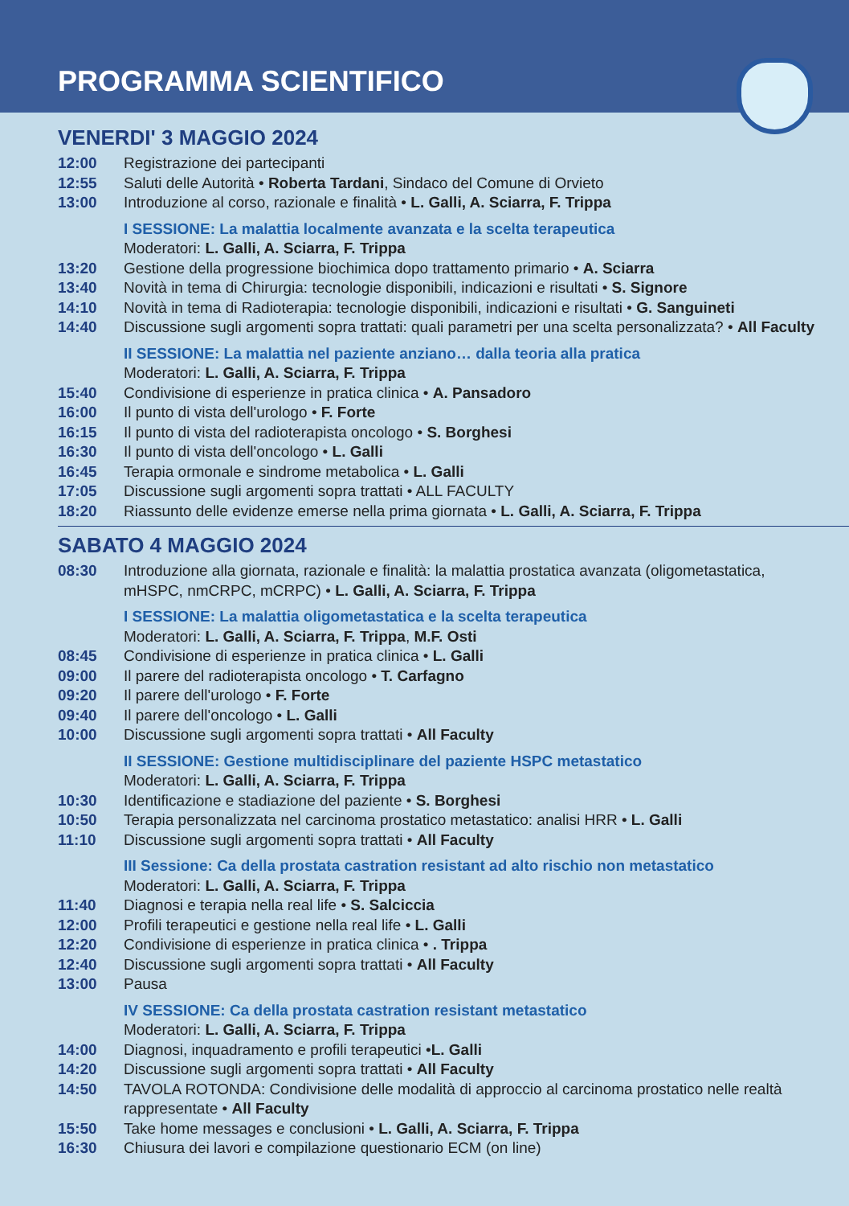PROGRAMMA SCIENTIFICO
VENERDI' 3 MAGGIO 2024
12:00 Registrazione dei partecipanti
12:55 Saluti delle Autorità • Roberta Tardani, Sindaco del Comune di Orvieto
13:00 Introduzione al corso, razionale e finalità • L. Galli, A. Sciarra, F. Trippa
I SESSIONE: La malattia localmente avanzata e la scelta terapeutica
Moderatori: L. Galli, A. Sciarra, F. Trippa
13:20 Gestione della progressione biochimica dopo trattamento primario • A. Sciarra
13:40 Novità in tema di Chirurgia: tecnologie disponibili, indicazioni e risultati • S. Signore
14:10 Novità in tema di Radioterapia: tecnologie disponibili, indicazioni e risultati • G. Sanguineti
14:40 Discussione sugli argomenti sopra trattati: quali parametri per una scelta personalizzata? • All Faculty
II SESSIONE: La malattia nel paziente anziano… dalla teoria alla pratica
Moderatori: L. Galli, A. Sciarra, F. Trippa
15:40 Condivisione di esperienze in pratica clinica • A. Pansadoro
16:00 Il punto di vista dell'urologo • F. Forte
16:15 Il punto di vista del radioterapista oncologo • S. Borghesi
16:30 Il punto di vista dell'oncologo • L. Galli
16:45 Terapia ormonale e sindrome metabolica • L. Galli
17:05 Discussione sugli argomenti sopra trattati • ALL FACULTY
18:20 Riassunto delle evidenze emerse nella prima giornata • L. Galli, A. Sciarra, F. Trippa
SABATO 4 MAGGIO 2024
08:30 Introduzione alla giornata, razionale e finalità: la malattia prostatica avanzata (oligometastatica, mHSPC, nmCRPC, mCRPC) • L. Galli, A. Sciarra, F. Trippa
I SESSIONE: La malattia oligometastatica e la scelta terapeutica
Moderatori: L. Galli, A. Sciarra, F. Trippa, M.F. Osti
08:45 Condivisione di esperienze in pratica clinica • L. Galli
09:00 Il parere del radioterapista oncologo • T. Carfagno
09:20 Il parere dell'urologo • F. Forte
09:40 Il parere dell'oncologo • L. Galli
10:00 Discussione sugli argomenti sopra trattati • All Faculty
II SESSIONE: Gestione multidisciplinare del paziente HSPC metastatico
Moderatori: L. Galli, A. Sciarra, F. Trippa
10:30 Identificazione e stadiazione del paziente • S. Borghesi
10:50 Terapia personalizzata nel carcinoma prostatico metastatico: analisi HRR • L. Galli
11:10 Discussione sugli argomenti sopra trattati • All Faculty
III Sessione: Ca della prostata castration resistant ad alto rischio non metastatico
Moderatori: L. Galli, A. Sciarra, F. Trippa
11:40 Diagnosi e terapia nella real life • S. Salciccia
12:00 Profili terapeutici e gestione nella real life • L. Galli
12:20 Condivisione di esperienze in pratica clinica • . Trippa
12:40 Discussione sugli argomenti sopra trattati • All Faculty
13:00 Pausa
IV SESSIONE: Ca della prostata castration resistant metastatico
Moderatori: L. Galli, A. Sciarra, F. Trippa
14:00 Diagnosi, inquadramento e profili terapeutici •L. Galli
14:20 Discussione sugli argomenti sopra trattati • All Faculty
14:50 TAVOLA ROTONDA: Condivisione delle modalità di approccio al carcinoma prostatico nelle realtà rappresentate • All Faculty
15:50 Take home messages e conclusioni • L. Galli, A. Sciarra, F. Trippa
16:30 Chiusura dei lavori e compilazione questionario ECM (on line)